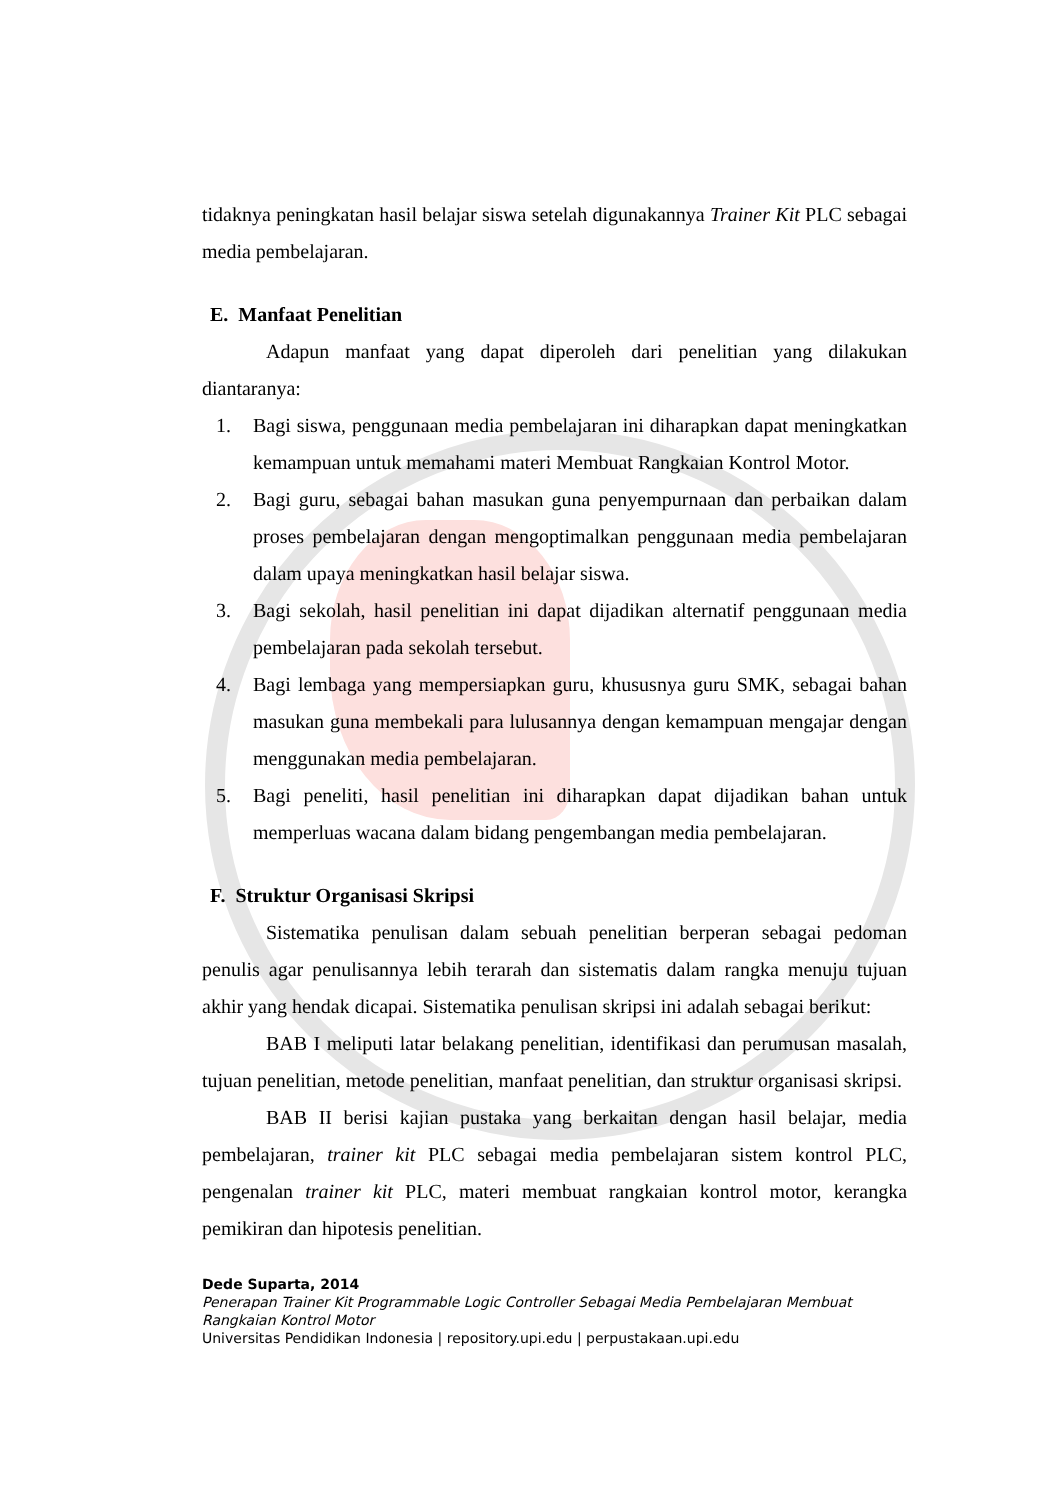tidaknya peningkatan hasil belajar siswa setelah digunakannya Trainer Kit PLC sebagai media pembelajaran.
E. Manfaat Penelitian
Adapun manfaat yang dapat diperoleh dari penelitian yang dilakukan diantaranya:
1. Bagi siswa, penggunaan media pembelajaran ini diharapkan dapat meningkatkan kemampuan untuk memahami materi Membuat Rangkaian Kontrol Motor.
2. Bagi guru, sebagai bahan masukan guna penyempurnaan dan perbaikan dalam proses pembelajaran dengan mengoptimalkan penggunaan media pembelajaran dalam upaya meningkatkan hasil belajar siswa.
3. Bagi sekolah, hasil penelitian ini dapat dijadikan alternatif penggunaan media pembelajaran pada sekolah tersebut.
4. Bagi lembaga yang mempersiapkan guru, khususnya guru SMK, sebagai bahan masukan guna membekali para lulusannya dengan kemampuan mengajar dengan menggunakan media pembelajaran.
5. Bagi peneliti, hasil penelitian ini diharapkan dapat dijadikan bahan untuk memperluas wacana dalam bidang pengembangan media pembelajaran.
F. Struktur Organisasi Skripsi
Sistematika penulisan dalam sebuah penelitian berperan sebagai pedoman penulis agar penulisannya lebih terarah dan sistematis dalam rangka menuju tujuan akhir yang hendak dicapai. Sistematika penulisan skripsi ini adalah sebagai berikut:
BAB I meliputi latar belakang penelitian, identifikasi dan perumusan masalah, tujuan penelitian, metode penelitian, manfaat penelitian, dan struktur organisasi skripsi.
BAB II berisi kajian pustaka yang berkaitan dengan hasil belajar, media pembelajaran, trainer kit PLC sebagai media pembelajaran sistem kontrol PLC, pengenalan trainer kit PLC, materi membuat rangkaian kontrol motor, kerangka pemikiran dan hipotesis penelitian.
Dede Suparta, 2014
Penerapan Trainer Kit Programmable Logic Controller Sebagai Media Pembelajaran Membuat Rangkaian Kontrol Motor
Universitas Pendidikan Indonesia | repository.upi.edu | perpustakaan.upi.edu